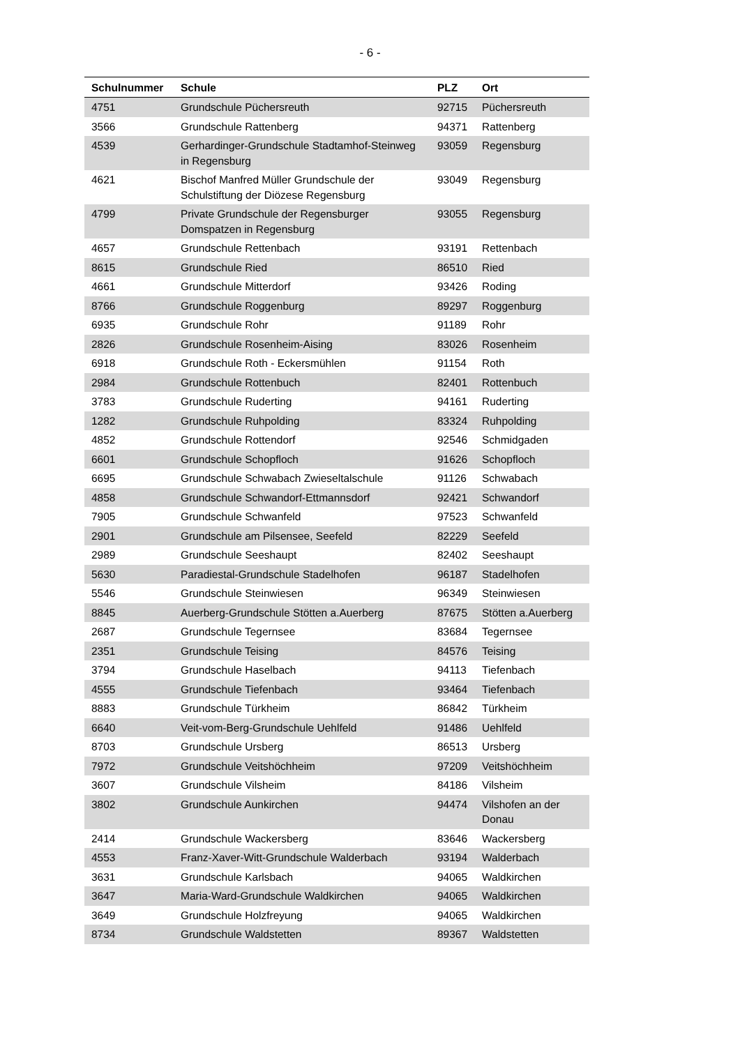- 6 -
| Schulnummer | Schule | PLZ | Ort |
| --- | --- | --- | --- |
| 4751 | Grundschule Püchersreuth | 92715 | Püchersreuth |
| 3566 | Grundschule Rattenberg | 94371 | Rattenberg |
| 4539 | Gerhardinger-Grundschule Stadtamhof-Steinweg in Regensburg | 93059 | Regensburg |
| 4621 | Bischof Manfred Müller Grundschule der Schulstiftung der Diözese Regensburg | 93049 | Regensburg |
| 4799 | Private Grundschule der Regensburger Domspatzen in Regensburg | 93055 | Regensburg |
| 4657 | Grundschule Rettenbach | 93191 | Rettenbach |
| 8615 | Grundschule Ried | 86510 | Ried |
| 4661 | Grundschule Mitterdorf | 93426 | Roding |
| 8766 | Grundschule Roggenburg | 89297 | Roggenburg |
| 6935 | Grundschule Rohr | 91189 | Rohr |
| 2826 | Grundschule Rosenheim-Aising | 83026 | Rosenheim |
| 6918 | Grundschule Roth - Eckersmühlen | 91154 | Roth |
| 2984 | Grundschule Rottenbuch | 82401 | Rottenbuch |
| 3783 | Grundschule Ruderting | 94161 | Ruderting |
| 1282 | Grundschule Ruhpolding | 83324 | Ruhpolding |
| 4852 | Grundschule Rottendorf | 92546 | Schmidgaden |
| 6601 | Grundschule Schopfloch | 91626 | Schopfloch |
| 6695 | Grundschule Schwabach Zwieseltalschule | 91126 | Schwabach |
| 4858 | Grundschule Schwandorf-Ettmannsdorf | 92421 | Schwandorf |
| 7905 | Grundschule Schwanfeld | 97523 | Schwanfeld |
| 2901 | Grundschule am Pilsensee, Seefeld | 82229 | Seefeld |
| 2989 | Grundschule Seeshaupt | 82402 | Seeshaupt |
| 5630 | Paradiestal-Grundschule Stadelhofen | 96187 | Stadelhofen |
| 5546 | Grundschule Steinwiesen | 96349 | Steinwiesen |
| 8845 | Auerberg-Grundschule Stötten a.Auerberg | 87675 | Stötten a.Auerberg |
| 2687 | Grundschule Tegernsee | 83684 | Tegernsee |
| 2351 | Grundschule Teising | 84576 | Teising |
| 3794 | Grundschule Haselbach | 94113 | Tiefenbach |
| 4555 | Grundschule Tiefenbach | 93464 | Tiefenbach |
| 8883 | Grundschule Türkheim | 86842 | Türkheim |
| 6640 | Veit-vom-Berg-Grundschule Uehlfeld | 91486 | Uehlfeld |
| 8703 | Grundschule Ursberg | 86513 | Ursberg |
| 7972 | Grundschule Veitshöchheim | 97209 | Veitshöchheim |
| 3607 | Grundschule Vilsheim | 84186 | Vilsheim |
| 3802 | Grundschule Aunkirchen | 94474 | Vilshofen an der Donau |
| 2414 | Grundschule Wackersberg | 83646 | Wackersberg |
| 4553 | Franz-Xaver-Witt-Grundschule Walderbach | 93194 | Walderbach |
| 3631 | Grundschule Karlsbach | 94065 | Waldkirchen |
| 3647 | Maria-Ward-Grundschule Waldkirchen | 94065 | Waldkirchen |
| 3649 | Grundschule Holzfreyung | 94065 | Waldkirchen |
| 8734 | Grundschule Waldstetten | 89367 | Waldstetten |